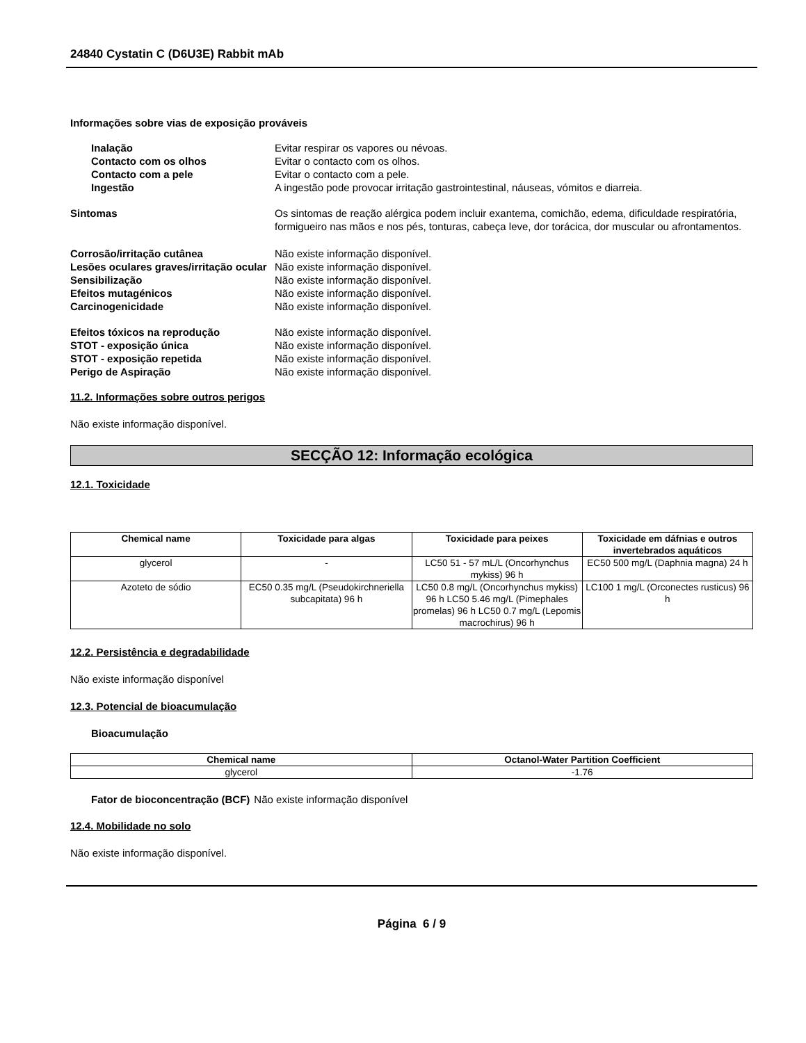24840 Cystatin C (D6U3E) Rabbit mAb
Informações sobre vias de exposição prováveis
Inalação Evitar respirar os vapores ou névoas.
Contacto com os olhos Evitar o contacto com os olhos.
Contacto com a pele Evitar o contacto com a pele.
Ingestão A ingestão pode provocar irritação gastrointestinal, náuseas, vómitos e diarreia.
Sintomas Os sintomas de reação alérgica podem incluir exantema, comichão, edema, dificuldade respiratória, formigueiro nas mãos e nos pés, tonturas, cabeça leve, dor torácica, dor muscular ou afrontamentos.
Corrosão/irritação cutânea Não existe informação disponível.
Lesões oculares graves/irritação ocular
Não existe informação disponível.
Sensibilização Não existe informação disponível.
Efeitos mutagénicos Não existe informação disponível.
Carcinogenicidade Não existe informação disponível.
Efeitos tóxicos na reprodução Não existe informação disponível.
STOT - exposição única Não existe informação disponível.
STOT - exposição repetida Não existe informação disponível.
Perigo de Aspiração Não existe informação disponível.
11.2. Informações sobre outros perigos
Não existe informação disponível.
SECÇÃO 12: Informação ecológica
12.1. Toxicidade
| Chemical name | Toxicidade para algas | Toxicidade para peixes | Toxicidade em dáfnias e outros invertebrados aquáticos |
| --- | --- | --- | --- |
| glycerol | - | LC50 51 - 57 mL/L (Oncorhynchus mykiss) 96 h | EC50 500 mg/L (Daphnia magna) 24 h |
| Azoteto de sódio | EC50 0.35 mg/L (Pseudokirchneriella subcapitata) 96 h | LC50 0.8 mg/L (Oncorhynchus mykiss) 96 h LC50 5.46 mg/L (Pimephales promelas) 96 h LC50 0.7 mg/L (Lepomis macrochirus) 96 h | LC100 1 mg/L (Orconectes rusticus) 96 h |
12.2. Persistência e degradabilidade
Não existe informação disponível
12.3. Potencial de bioacumulação
Bioacumulação
| Chemical name | Octanol-Water Partition Coefficient |
| --- | --- |
| glycerol | -1.76 |
Fator de bioconcentração (BCF) Não existe informação disponível
12.4. Mobilidade no solo
Não existe informação disponível.
Página 6 / 9